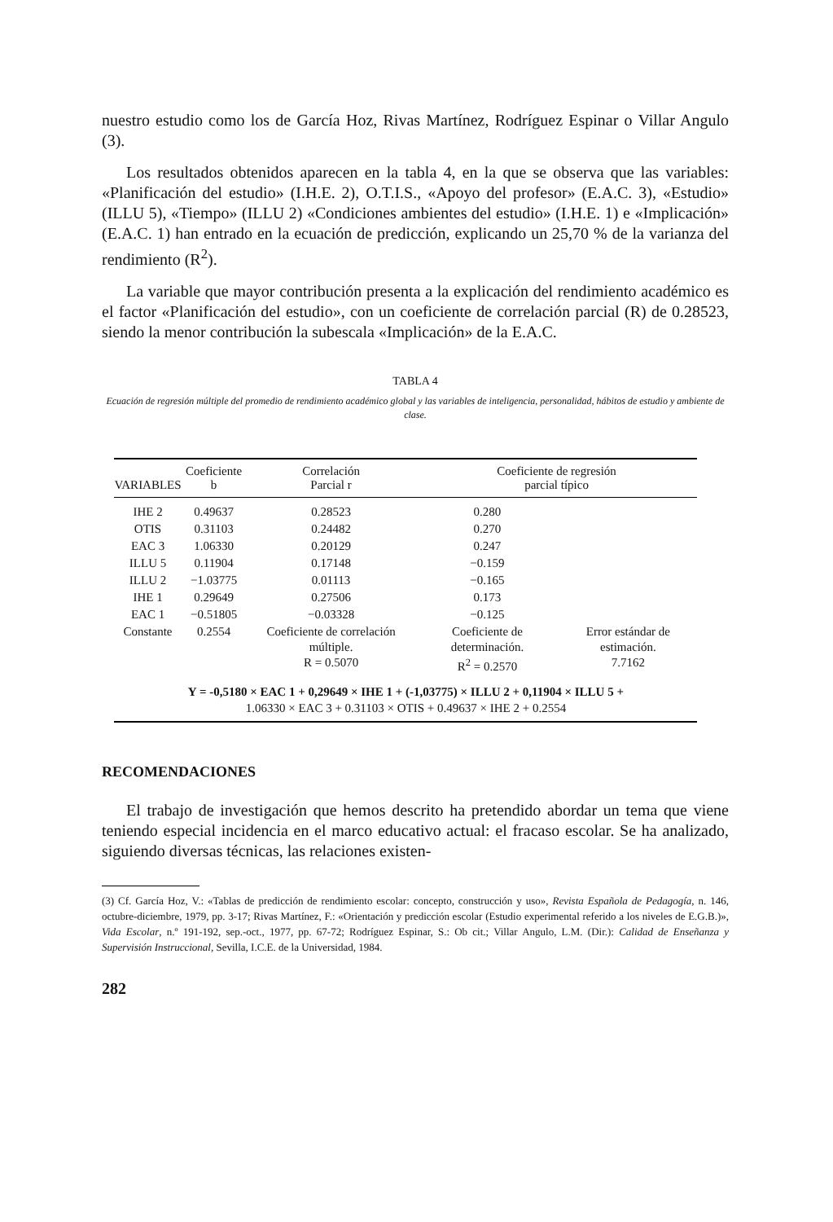nuestro estudio como los de García Hoz, Rivas Martínez, Rodríguez Espinar o Villar Angulo (3).
Los resultados obtenidos aparecen en la tabla 4, en la que se observa que las variables: «Planificación del estudio» (I.H.E. 2), O.T.I.S., «Apoyo del profesor» (E.A.C. 3), «Estudio» (ILLU 5), «Tiempo» (ILLU 2) «Condiciones ambientes del estudio» (I.H.E. 1) e «Implicación» (E.A.C. 1) han entrado en la ecuación de predicción, explicando un 25,70 % de la varianza del rendimiento (R<sup>2</sup>).
La variable que mayor contribución presenta a la explicación del rendimiento académico es el factor «Planificación del estudio», con un coeficiente de correlación parcial (R) de 0.28523, siendo la menor contribución la subescala «Implicación» de la E.A.C.
TABLA 4
Ecuación de regresión múltiple del promedio de rendimiento académico global y las variables de inteligencia, personalidad, hábitos de estudio y ambiente de clase.
| VARIABLES | Coeficiente b | Correlación Parcial r | Coeficiente de regresión parcial típico | |
| --- | --- | --- | --- | --- |
| IHE 2 | 0.49637 | 0.28523 | 0.280 | |
| OTIS | 0.31103 | 0.24482 | 0.270 | |
| EAC 3 | 1.06330 | 0.20129 | 0.247 | |
| ILLU 5 | 0.11904 | 0.17148 | −0.159 | |
| ILLU 2 | −1.03775 | 0.01113 | −0.165 | |
| IHE 1 | 0.29649 | 0.27506 | 0.173 | |
| EAC 1 | −0.51805 | −0.03328 | −0.125 | |
| Constante | 0.2554 | Coeficiente de correlación múltiple. R = 0.5070 | Coeficiente de determinación. R<sup>2</sup> = 0.2570 | Error estándar de estimación. 7.7162 |
Y = -0,5180 × EAC 1 + 0,29649 × IHE 1 + (-1,03775) × ILLU 2 + 0,11904 × ILLU 5 +
1.06330 × EAC 3 + 0.31103 × OTIS + 0.49637 × IHE 2 + 0.2554
RECOMENDACIONES
El trabajo de investigación que hemos descrito ha pretendido abordar un tema que viene teniendo especial incidencia en el marco educativo actual: el fracaso escolar. Se ha analizado, siguiendo diversas técnicas, las relaciones existen-
(3) Cf. García Hoz, V.: «Tablas de predicción de rendimiento escolar: concepto, construcción y uso», Revista Española de Pedagogía, n. 146, octubre-diciembre, 1979, pp. 3-17; Rivas Martínez, F.: «Orientación y predicción escolar (Estudio experimental referido a los niveles de E.G.B.)», Vida Escolar, n.º 191-192, sep.-oct., 1977, pp. 67-72; Rodríguez Espinar, S.: Ob cit.; Villar Angulo, L.M. (Dir.): Calidad de Enseñanza y Supervisión Instruccional, Sevilla, I.C.E. de la Universidad, 1984.
282